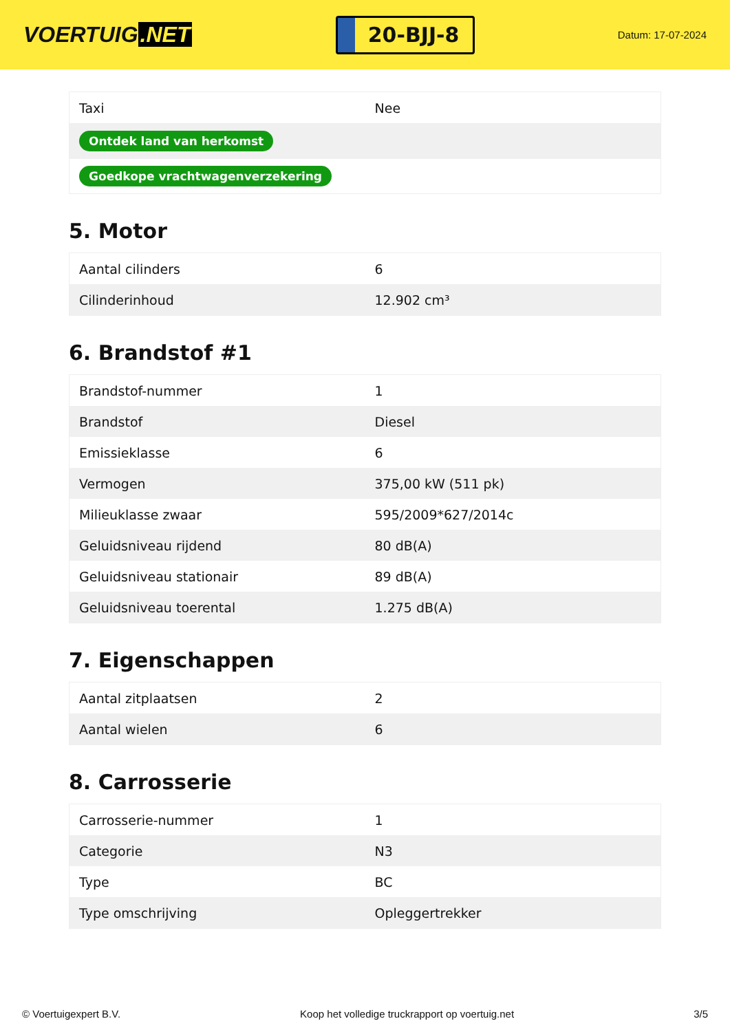VOERTUIG.NET
20-BJJ-8
Datum: 17-07-2024
| Taxi | Nee |
| Ontdek land van herkomst | |
| Goedkope vrachtwagenverzekering | |
5. Motor
| Aantal cilinders | 6 |
| Cilinderinhoud | 12.902 cm³ |
6. Brandstof #1
| Brandstof-nummer | 1 |
| Brandstof | Diesel |
| Emissieklasse | 6 |
| Vermogen | 375,00 kW (511 pk) |
| Milieuklasse zwaar | 595/2009*627/2014c |
| Geluidsniveau rijdend | 80 dB(A) |
| Geluidsniveau stationair | 89 dB(A) |
| Geluidsniveau toerental | 1.275 dB(A) |
7. Eigenschappen
| Aantal zitplaatsen | 2 |
| Aantal wielen | 6 |
8. Carrosserie
| Carrosserie-nummer | 1 |
| Categorie | N3 |
| Type | BC |
| Type omschrijving | Opleggertrekker |
© Voertuigexpert B.V. Koop het volledige truckrapport op voertuig.net 3/5